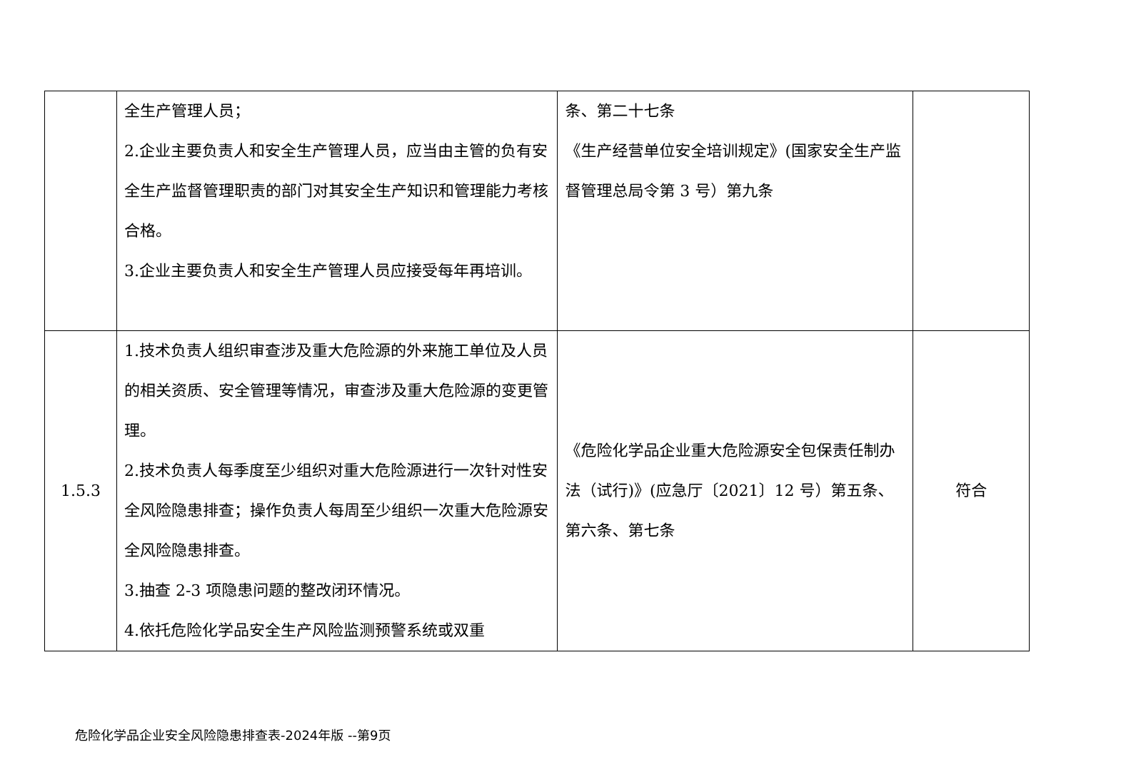| | 全生产管理人员； 2.企业主要负责人和安全生产管理人员，应当由主管的负有安全生产监督管理职责的部门对其安全生产知识和管理能力考核合格。 3.企业主要负责人和安全生产管理人员应接受每年再培训。 | 条、第二十七条 《生产经营单位安全培训规定》(国家安全生产监督管理总局令第 3 号）第九条 | |
| 1.5.3 | 1.技术负责人组织审查涉及重大危险源的外来施工单位及人员的相关资质、安全管理等情况，审查涉及重大危险源的变更管理。 2.技术负责人每季度至少组织对重大危险源进行一次针对性安全风险隐患排查；操作负责人每周至少组织一次重大危险源安全风险隐患排查。 3.抽查 2-3 项隐患问题的整改闭环情况。 4.依托危险化学品安全生产风险监测预警系统或双重 | 《危险化学品企业重大危险源安全包保责任制办法（试行)》(应急厅〔2021〕12 号）第五条、第六条、第七条 | 符合 |
危险化学品企业安全风险隐患排查表-2024年版 --第9页